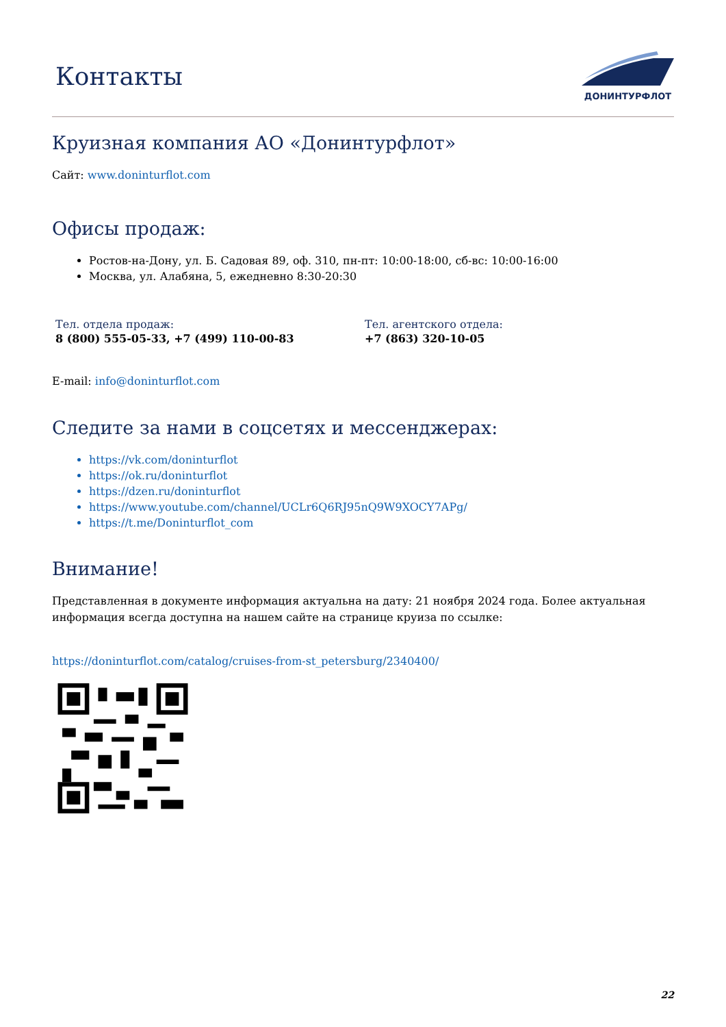Контакты
ДОНИНТУРФЛОТ
Круизная компания АО «Донинтурфлот»
Сайт: www.doninturflot.com
Офисы продаж:
Ростов-на-Дону, ул. Б. Садовая 89, оф. 310, пн-пт: 10:00-18:00, сб-вс: 10:00-16:00
Москва, ул. Алабяна, 5, ежедневно 8:30-20:30
Тел. отдела продаж:
8 (800) 555-05-33, +7 (499) 110-00-83
Тел. агентского отдела:
+7 (863) 320-10-05
E-mail: info@doninturflot.com
Следите за нами в соцсетях и мессенджерах:
https://vk.com/doninturflot
https://ok.ru/doninturflot
https://dzen.ru/doninturflot
https://www.youtube.com/channel/UCLr6Q6RJ95nQ9W9XOCY7APg/
https://t.me/Doninturflot_com
Внимание!
Представленная в документе информация актуальна на дату: 21 ноября 2024 года. Более актуальная информация всегда доступна на нашем сайте на странице круиза по ссылке:
https://doninturflot.com/catalog/cruises-from-st_petersburg/2340400/
22